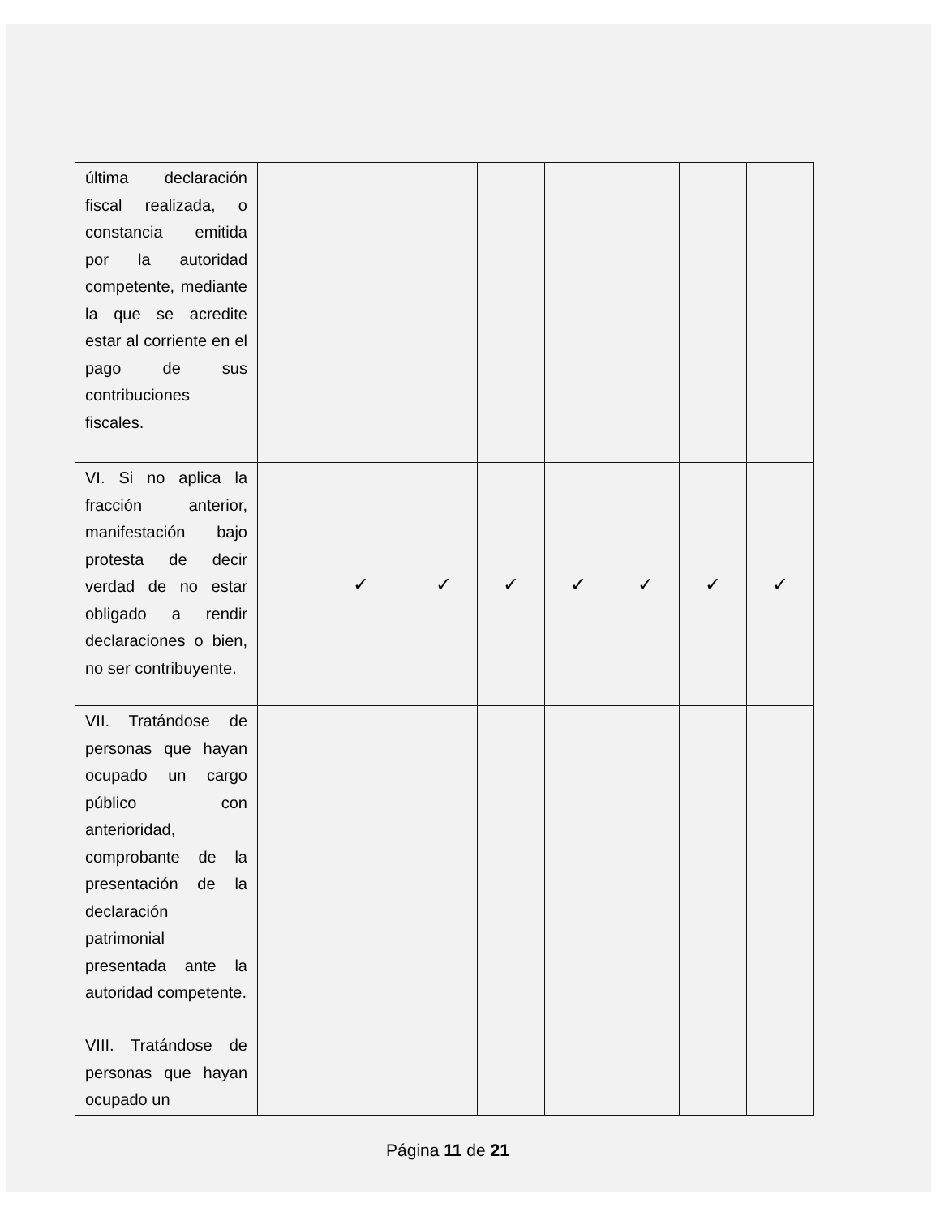| última declaración fiscal realizada, o constancia emitida por la autoridad competente, mediante la que se acredite estar al corriente en el pago de sus contribuciones fiscales. | | | | | | | |
| VI. Si no aplica la fracción anterior, manifestación bajo protesta de decir verdad de no estar obligado a rendir declaraciones o bien, no ser contribuyente. | ✓ | ✓ | ✓ | ✓ | ✓ | ✓ | ✓ |
| VII. Tratándose de personas que hayan ocupado un cargo público con anterioridad, comprobante de la presentación de la declaración patrimonial presentada ante la autoridad competente. | | | | | | | |
| VIII. Tratándose de personas que hayan ocupado un | | | | | | | |
Página 11 de 21